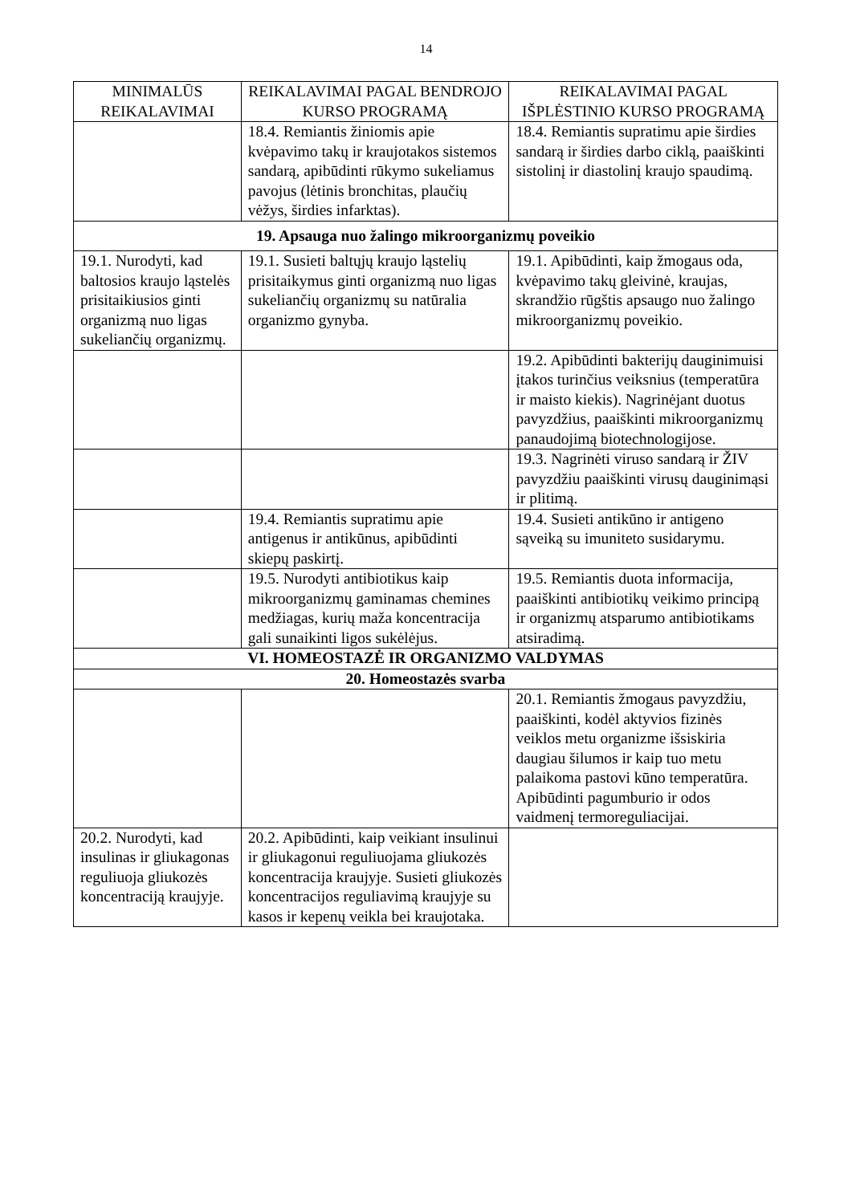14
| MINIMALŪS REIKALAVIMAI | REIKALAVIMAI PAGAL BENDROJO KURSO PROGRAMĄ | REIKALAVIMAI PAGAL IŠPLĖSTINIO KURSO PROGRAMĄ |
| --- | --- | --- |
| | 18.4. Remiantis žiniomis apie kvėpavimo takų ir kraujotakos sistemos sandarą, apibūdinti rūkymo sukeliamus pavojus (lėtinis bronchitas, plaučių vėžys, širdies infarktas). | 18.4. Remiantis supratimu apie širdies sandarą ir širdies darbo ciklą, paaiškinti sistolinį ir diastolinį kraujo spaudimą. |
| 19. Apsauga nuo žalingo mikroorganizmų poveikio | | |
| 19.1. Nurodyti, kad baltosios kraujo ląstelės prisitaikiusios ginti organizmą nuo ligas sukeliančių organizmų. | 19.1. Susieti baltųjų kraujo ląstelių prisitaikymus ginti organizmą nuo ligas sukeliančių organizmų su natūralia organizmo gynyba. | 19.1. Apibūdinti, kaip žmogaus oda, kvėpavimo takų gleivinė, kraujas, skrandžio rūgštis apsaugo nuo žalingo mikroorganizmų poveikio. |
| | | 19.2. Apibūdinti bakterijų dauginimuisi įtakos turinčius veiksnius (temperatūra ir maisto kiekis). Nagrinėjant duotus pavyzdžius, paaiškinti mikroorganizmų panaudojimą biotechnologijose. |
| | | 19.3. Nagrinėti viruso sandarą ir ŽIV pavyzdžiu paaiškinti virusų dauginimąsi ir plitimą. |
| | 19.4. Remiantis supratimu apie antigenus ir antikūnus, apibūdinti skiepų paskirtį. | 19.4. Susieti antikūno ir antigeno sąveiką su imuniteto susidarymu. |
| | 19.5. Nurodyti antibiotikus kaip mikroorganizmų gaminamas chemines medžiagas, kurių maža koncentracija gali sunaikinti ligos sukėlėjus. | 19.5. Remiantis duota informacija, paaiškinti antibiotikų veikimo principą ir organizmų atsparumo antibiotikams atsiradimą. |
| VI. HOMEOSTAZĖ IR ORGANIZMO VALDYMAS | | |
| 20. Homeostazės svarba | | |
| | | 20.1. Remiantis žmogaus pavyzdžiu, paaiškinti, kodėl aktyvios fizinės veiklos metu organizme išsiskiria daugiau šilumos ir kaip tuo metu palaikoma pastovi kūno temperatūra. Apibūdinti pagumburio ir odos vaidmenį termoreguliacijai. |
| 20.2. Nurodyti, kad insulinas ir gliukagonas reguliuoja gliukozės koncentraciją kraujyje. | 20.2. Apibūdinti, kaip veikiant insulinui ir gliukagonui reguliuojama gliukozės koncentracija kraujyje. Susieti gliukozės koncentracijos reguliavimą kraujyje su kasos ir kepenų veikla bei kraujotaka. | |